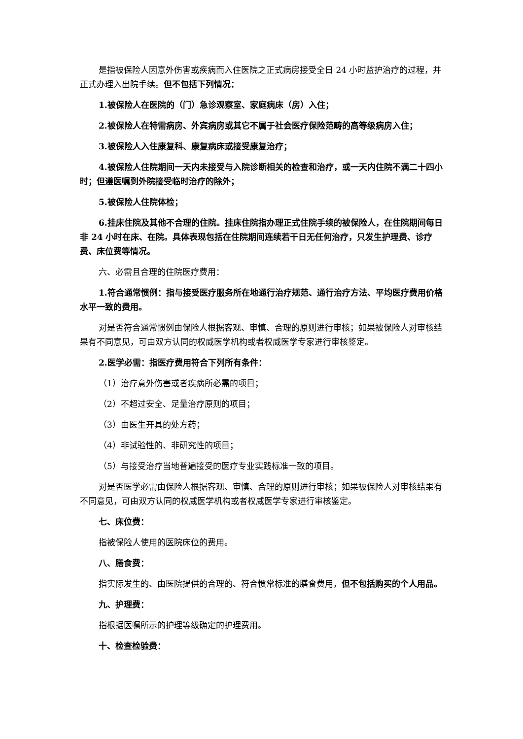是指被保险人因意外伤害或疾病而入住医院之正式病房接受全日 24 小时监护治疗的过程，并正式办理入出院手续。但不包括下列情况：
1.被保险人在医院的（门）急诊观察室、家庭病床（房）入住；
2.被保险人在特需病房、外宾病房或其它不属于社会医疗保险范畴的高等级病房入住；
3.被保险人入住康复科、康复病床或接受康复治疗；
4.被保险人住院期间一天内未接受与入院诊断相关的检查和治疗，或一天内住院不满二十四小时；但遵医嘱到外院接受临时治疗的除外；
5.被保险人住院体检；
6.挂床住院及其他不合理的住院。挂床住院指办理正式住院手续的被保险人，在住院期间每日非 24 小时在床、在院。具体表现包括在住院期间连续若干日无任何治疗，只发生护理费、诊疗费、床位费等情况。
六、必需且合理的住院医疗费用：
1.符合通常惯例：指与接受医疗服务所在地通行治疗规范、通行治疗方法、平均医疗费用价格水平一致的费用。
对是否符合通常惯例由保险人根据客观、审慎、合理的原则进行审核；如果被保险人对审核结果有不同意见，可由双方认同的权威医学机构或者权威医学专家进行审核鉴定。
2.医学必需：指医疗费用符合下列所有条件：
（1）治疗意外伤害或者疾病所必需的项目；
（2）不超过安全、足量治疗原则的项目；
（3）由医生开具的处方药；
（4）非试验性的、非研究性的项目；
（5）与接受治疗当地普遍接受的医疗专业实践标准一致的项目。
对是否医学必需由保险人根据客观、审慎、合理的原则进行审核；如果被保险人对审核结果有不同意见，可由双方认同的权威医学机构或者权威医学专家进行审核鉴定。
七、床位费：
指被保险人使用的医院床位的费用。
八、膳食费：
指实际发生的、由医院提供的合理的、符合惯常标准的膳食费用，但不包括购买的个人用品。
九、护理费：
指根据医嘱所示的护理等级确定的护理费用。
十、检查检验费：